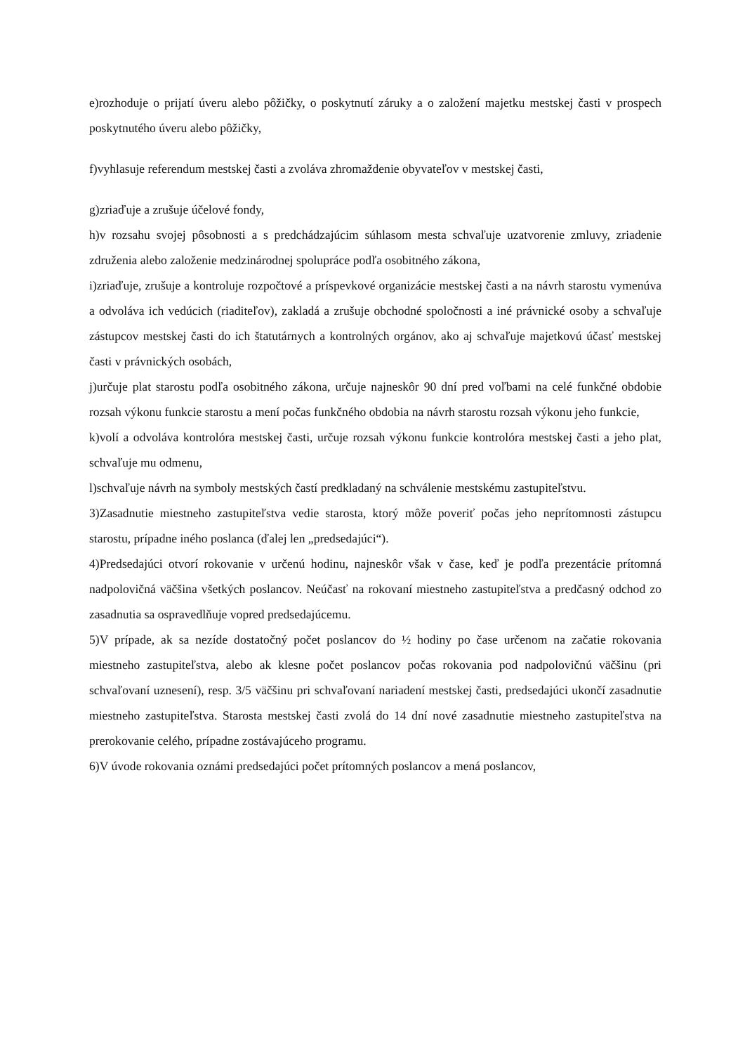e)rozhoduje o prijatí úveru alebo pôžičky, o poskytnutí záruky a o založení majetku mestskej časti v prospech poskytnutého úveru alebo pôžičky,
f)vyhlasuje referendum mestskej časti a zvoláva zhromaždenie obyvateľov v mestskej časti,
g)zriaďuje a zrušuje účelové fondy,
h)v rozsahu svojej pôsobnosti a s predchádzajúcim súhlasom mesta schvaľuje uzatvorenie zmluvy, zriadenie združenia alebo založenie medzinárodnej spolupráce podľa osobitného zákona,
i)zriaďuje, zrušuje a kontroluje rozpočtové a príspevkové organizácie mestskej časti a na návrh starostu vymenúva a odvoláva ich vedúcich (riaditeľov), zakladá a zrušuje obchodné spoločnosti a iné právnické osoby a schvaľuje zástupcov mestskej časti do ich štatutárnych a kontrolných orgánov, ako aj schvaľuje majetkovú účasť mestskej časti v právnických osobách,
j)určuje plat starostu podľa osobitného zákona, určuje najneskôr 90 dní pred voľbami na celé funkčné obdobie rozsah výkonu funkcie starostu a mení počas funkčného obdobia na návrh starostu rozsah výkonu jeho funkcie,
k)volí a odvoláva kontrolóra mestskej časti, určuje rozsah výkonu funkcie kontrolóra mestskej časti a jeho plat, schvaľuje mu odmenu,
l)schvaľuje návrh na symboly mestských častí predkladaný na schválenie mestskému zastupiteľstvu.
3)Zasadnutie miestneho zastupiteľstva vedie starosta, ktorý môže poveriť počas jeho neprítomnosti zástupcu starostu, prípadne iného poslanca (ďalej len „predsedajúci“).
4)Predsedajúci otvorí rokovanie v určenú hodinu, najneskôr však v čase, keď je podľa prezentácie prítomná nadpolovičná väčšina všetkých poslancov. Neúčasť na rokovaní miestneho zastupiteľstva a predčasný odchod zo zasadnutia sa ospravedlňuje vopred predsedajúcemu.
5)V prípade, ak sa nezíde dostatočný počet poslancov do ½ hodiny po čase určenom na začatie rokovania miestneho zastupiteľstva, alebo ak klesne počet poslancov počas rokovania pod nadpolovičnú väčšinu (pri schvaľovaní uznesení), resp. 3/5 väčšinu pri schvaľovaní nariadení mestskej časti, predsedajúci ukončí zasadnutie miestneho zastupiteľstva. Starosta mestskej časti zvolá do 14 dní nové zasadnutie miestneho zastupiteľstva na prerokovanie celého, prípadne zostávajúceho programu.
6)V úvode rokovania oznámi predsedajúci počet prítomných poslancov a mená poslancov,